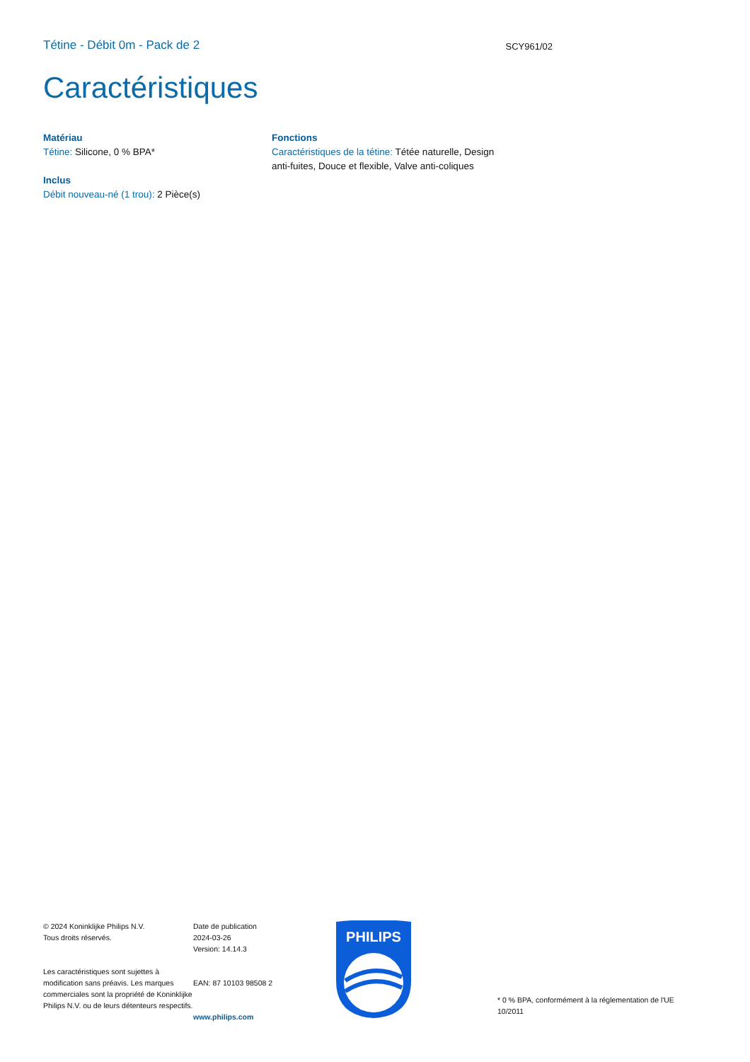Tétine - Débit 0m - Pack de 2
SCY961/02
Caractéristiques
Matériau
Tétine: Silicone, 0 % BPA*
Inclus
Débit nouveau-né (1 trou): 2 Pièce(s)
Fonctions
Caractéristiques de la tétine: Tétée naturelle, Design anti-fuites, Douce et flexible, Valve anti-coliques
© 2024 Koninklijke Philips N.V.
Tous droits réservés.
Les caractéristiques sont sujettes à modification sans préavis. Les marques commerciales sont la propriété de Koninklijke Philips N.V. ou de leurs détenteurs respectifs.
Date de publication
2024-03-26
Version: 14.14.3
EAN: 87 10103 98508 2
www.philips.com
PHILIPS
* 0 % BPA, conformément à la réglementation de l'UE 10/2011